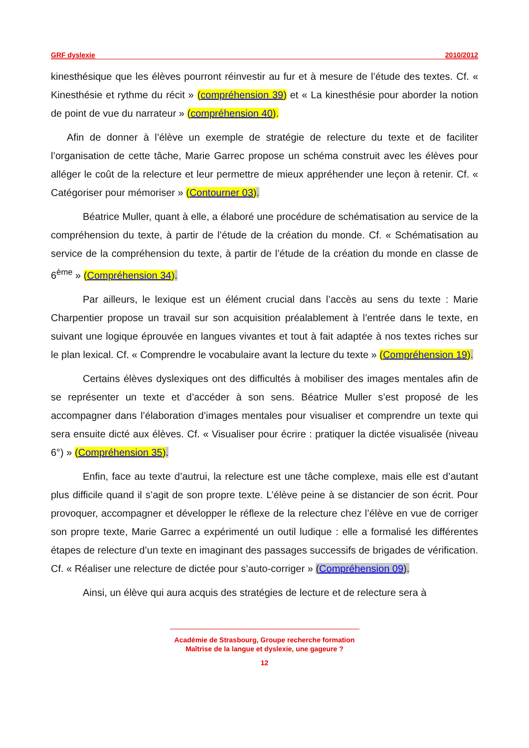GRF dyslexie 2010/2012
kinesthésique que les élèves pourront réinvestir au fur et à mesure de l’étude des textes. Cf. « Kinesthésie et rythme du récit » (compréhension 39) et « La kinesthésie pour aborder la notion de point de vue du narrateur » (compréhension 40).
Afin de donner à l’élève un exemple de stratégie de relecture du texte et de faciliter l’organisation de cette tâche, Marie Garrec propose un schéma construit avec les élèves pour alléger le coût de la relecture et leur permettre de mieux appréhender une leçon à retenir. Cf. « Catégoriser pour mémoriser » (Contourner 03).
Béatrice Muller, quant à elle, a élaboré une procédure de schématisation au service de la compréhension du texte, à partir de l’étude de la création du monde. Cf. « Schématisation au service de la compréhension du texte, à partir de l’étude de la création du monde en classe de 6<sup>ème</sup> » (Compréhension 34).
Par ailleurs, le lexique est un élément crucial dans l’accès au sens du texte : Marie Charpentier propose un travail sur son acquisition préalablement à l’entrée dans le texte, en suivant une logique éprouvée en langues vivantes et tout à fait adaptée à nos textes riches sur le plan lexical. Cf. « Comprendre le vocabulaire avant la lecture du texte » (Compréhension 19).
Certains élèves dyslexiques ont des difficultés à mobiliser des images mentales afin de se représenter un texte et d’accéder à son sens. Béatrice Muller s’est proposé de les accompagner dans l’élaboration d’images mentales pour visualiser et comprendre un texte qui sera ensuite dicté aux élèves. Cf. « Visualiser pour écrire : pratiquer la dictée visualisée (niveau 6°) » (Compréhension 35).
Enfin, face au texte d’autrui, la relecture est une tâche complexe, mais elle est d’autant plus difficile quand il s’agit de son propre texte. L’élève peine à se distancier de son écrit. Pour provoquer, accompagner et développer le réflexe de la relecture chez l’élève en vue de corriger son propre texte, Marie Garrec a expérimenté un outil ludique : elle a formalisé les différentes étapes de relecture d’un texte en imaginant des passages successifs de brigades de vérification. Cf. « Réaliser une relecture de dictée pour s’auto-corriger » (Compréhension 09).
Ainsi, un élève qui aura acquis des stratégies de lecture et de relecture sera à
Académie de Strasbourg, Groupe recherche formation
Maîtrise de la langue et dyslexie, une gageure ?
12